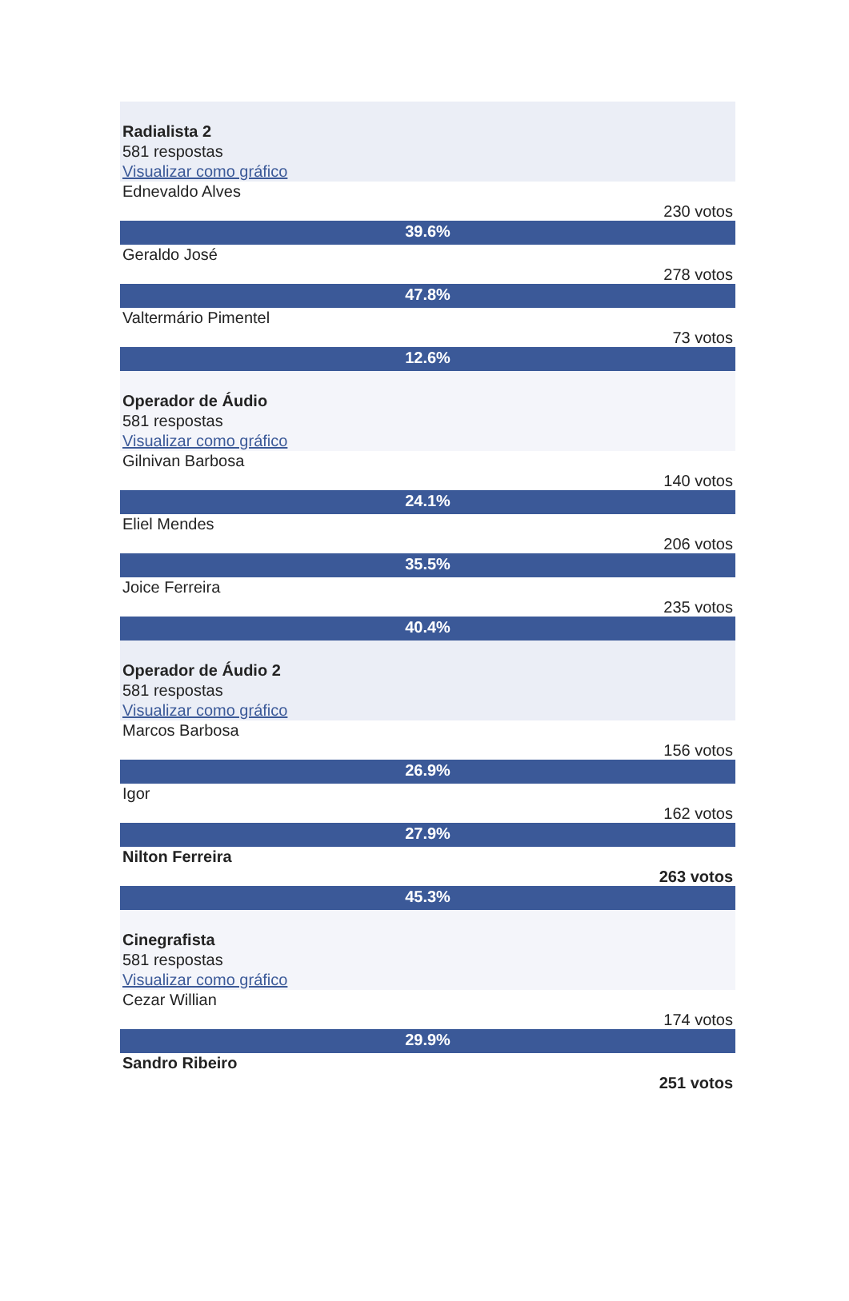Radialista 2
581 respostas
Visualizar como gráfico
Ednevaldo Alves
230 votos
39.6%
Geraldo José
278 votos
47.8%
Valtermário Pimentel
73 votos
12.6%
Operador de Áudio
581 respostas
Visualizar como gráfico
Gilnivan Barbosa
140 votos
24.1%
Eliel Mendes
206 votos
35.5%
Joice Ferreira
235 votos
40.4%
Operador de Áudio 2
581 respostas
Visualizar como gráfico
Marcos Barbosa
156 votos
26.9%
Igor
162 votos
27.9%
Nilton Ferreira
263 votos
45.3%
Cinegrafista
581 respostas
Visualizar como gráfico
Cezar Willian
174 votos
29.9%
Sandro Ribeiro
251 votos